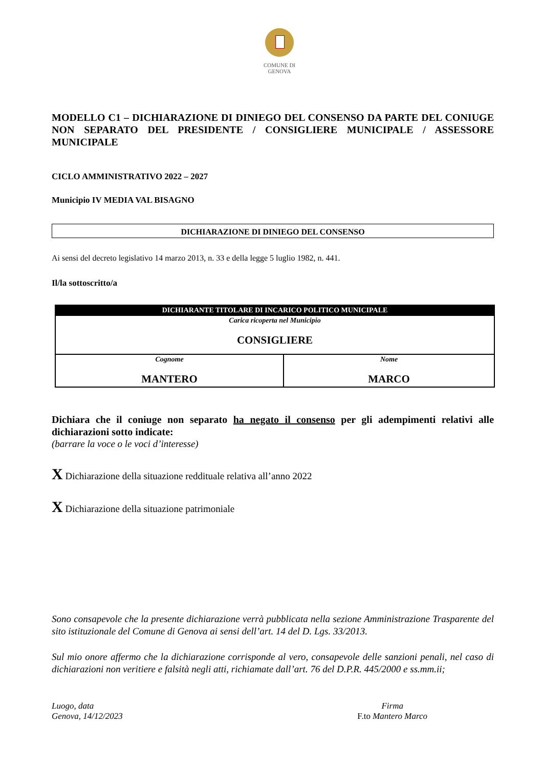COMUNE DI
GENOVA
MODELLO C1 – DICHIARAZIONE DI DINIEGO DEL CONSENSO DA PARTE DEL CONIUGE NON SEPARATO DEL PRESIDENTE / CONSIGLIERE MUNICIPALE / ASSESSORE MUNICIPALE
CICLO AMMINISTRATIVO 2022 – 2027
Municipio IV MEDIA VAL BISAGNO
DICHIARAZIONE DI DINIEGO DEL CONSENSO
Ai sensi del decreto legislativo 14 marzo 2013, n. 33 e della legge 5 luglio 1982, n. 441.
Il/la sottoscritto/a
| DICHIARANTE TITOLARE DI INCARICO POLITICO MUNICIPALE | |
| --- | --- |
| Carica ricoperta nel Municipio CONSIGLIERE | |
| Cognome MANTERO | Nome MARCO |
Dichiara che il coniuge non separato ha negato il consenso per gli adempimenti relativi alle dichiarazioni sotto indicate:
(barrare la voce o le voci d’interesse)
X Dichiarazione della situazione reddituale relativa all’anno 2022
X Dichiarazione della situazione patrimoniale
Sono consapevole che la presente dichiarazione verrà pubblicata nella sezione Amministrazione Trasparente del sito istituzionale del Comune di Genova ai sensi dell’art. 14 del D. Lgs. 33/2013.
Sul mio onore affermo che la dichiarazione corrisponde al vero, consapevole delle sanzioni penali, nel caso di dichiarazioni non veritiere e falsità negli atti, richiamate dall’art. 76 del D.P.R. 445/2000 e ss.mm.ii;
Luogo, data
Genova, 14/12/2023
Firma
F.to Mantero Marco